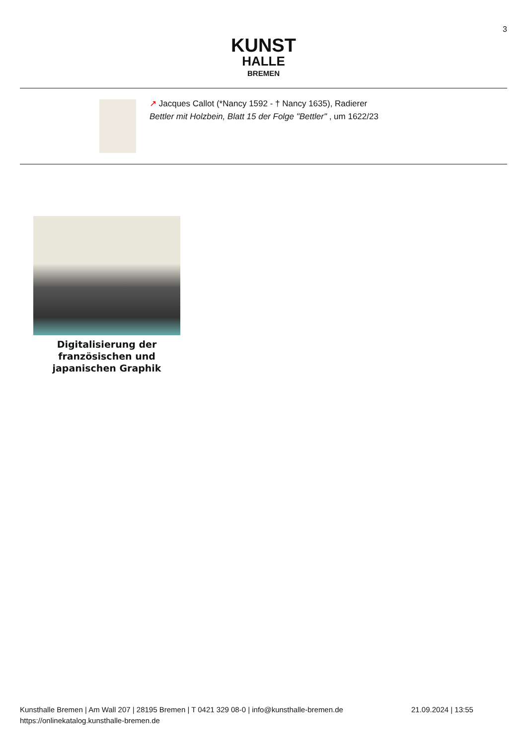3
KUNST
HALLE
BREMEN
↗ Jacques Callot (*Nancy 1592 - † Nancy 1635), Radierer
Bettler mit Holzbein, Blatt 15 der Folge "Bettler" , um 1622/23
Digitalisierung der französischen und japanischen Graphik
Kunsthalle Bremen | Am Wall 207 | 28195 Bremen | T 0421 329 08-0 | info@kunsthalle-bremen.de
https://onlinekatalog.kunsthalle-bremen.de
21.09.2024 | 13:55